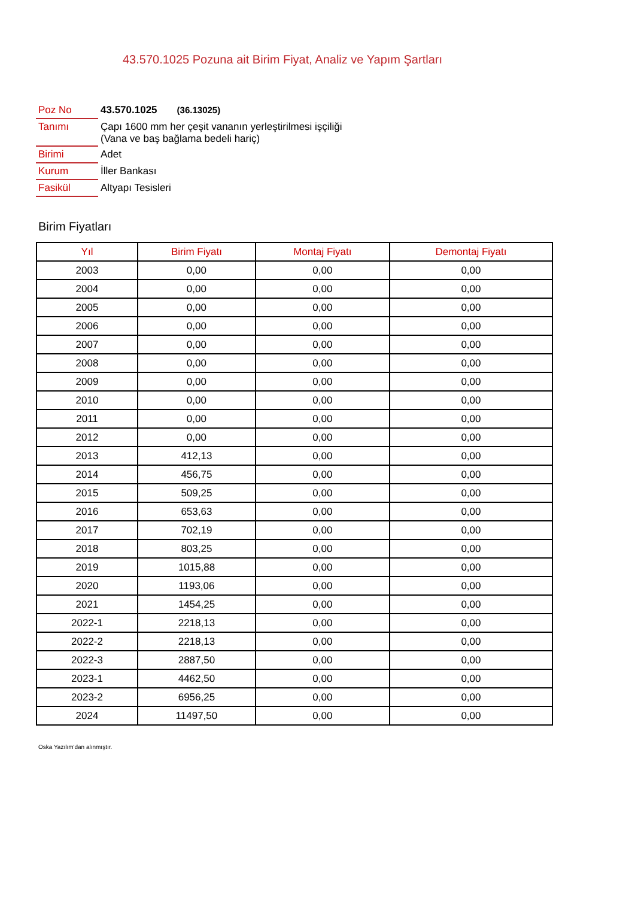43.570.1025 Pozuna ait Birim Fiyat, Analiz ve Yapım Şartları
Poz No 43.570.1025 (36.13025)
Tanımı
Çapı 1600 mm her çeşit vananın yerleştirilmesi işçiliği
(Vana ve baş bağlama bedeli hariç)
Birimi Adet
Kurum İller Bankası
Fasikül Altyapı Tesisleri
Birim Fiyatları
| Yıl | Birim Fiyatı | Montaj Fiyatı | Demontaj Fiyatı |
| --- | --- | --- | --- |
| 2003 | 0,00 | 0,00 | 0,00 |
| 2004 | 0,00 | 0,00 | 0,00 |
| 2005 | 0,00 | 0,00 | 0,00 |
| 2006 | 0,00 | 0,00 | 0,00 |
| 2007 | 0,00 | 0,00 | 0,00 |
| 2008 | 0,00 | 0,00 | 0,00 |
| 2009 | 0,00 | 0,00 | 0,00 |
| 2010 | 0,00 | 0,00 | 0,00 |
| 2011 | 0,00 | 0,00 | 0,00 |
| 2012 | 0,00 | 0,00 | 0,00 |
| 2013 | 412,13 | 0,00 | 0,00 |
| 2014 | 456,75 | 0,00 | 0,00 |
| 2015 | 509,25 | 0,00 | 0,00 |
| 2016 | 653,63 | 0,00 | 0,00 |
| 2017 | 702,19 | 0,00 | 0,00 |
| 2018 | 803,25 | 0,00 | 0,00 |
| 2019 | 1015,88 | 0,00 | 0,00 |
| 2020 | 1193,06 | 0,00 | 0,00 |
| 2021 | 1454,25 | 0,00 | 0,00 |
| 2022-1 | 2218,13 | 0,00 | 0,00 |
| 2022-2 | 2218,13 | 0,00 | 0,00 |
| 2022-3 | 2887,50 | 0,00 | 0,00 |
| 2023-1 | 4462,50 | 0,00 | 0,00 |
| 2023-2 | 6956,25 | 0,00 | 0,00 |
| 2024 | 11497,50 | 0,00 | 0,00 |
Oska Yazılım'dan alınmıştır.